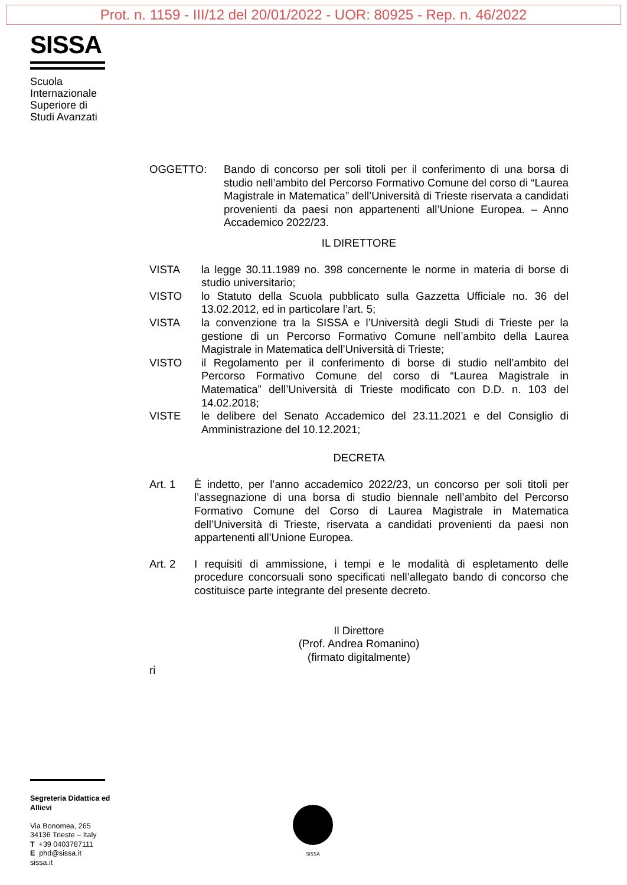Prot. n. 1159 - III/12 del 20/01/2022 - UOR: 80925 - Rep. n. 46/2022
SISSA
Scuola Internazionale Superiore di Studi Avanzati
OGGETTO: Bando di concorso per soli titoli per il conferimento di una borsa di studio nell’ambito del Percorso Formativo Comune del corso di “Laurea Magistrale in Matematica” dell’Università di Trieste riservata a candidati provenienti da paesi non appartenenti all’Unione Europea. – Anno Accademico 2022/23.
IL DIRETTORE
VISTA la legge 30.11.1989 no. 398 concernente le norme in materia di borse di studio universitario;
VISTO lo Statuto della Scuola pubblicato sulla Gazzetta Ufficiale no. 36 del 13.02.2012, ed in particolare l’art. 5;
VISTA la convenzione tra la SISSA e l’Università degli Studi di Trieste per la gestione di un Percorso Formativo Comune nell’ambito della Laurea Magistrale in Matematica dell’Università di Trieste;
VISTO il Regolamento per il conferimento di borse di studio nell’ambito del Percorso Formativo Comune del corso di “Laurea Magistrale in Matematica” dell’Università di Trieste modificato con D.D. n. 103 del 14.02.2018;
VISTE le delibere del Senato Accademico del 23.11.2021 e del Consiglio di Amministrazione del 10.12.2021;
DECRETA
Art. 1 È indetto, per l’anno accademico 2022/23, un concorso per soli titoli per l’assegnazione di una borsa di studio biennale nell’ambito del Percorso Formativo Comune del Corso di Laurea Magistrale in Matematica dell’Università di Trieste, riservata a candidati provenienti da paesi non appartenenti all’Unione Europea.
Art. 2 I requisiti di ammissione, i tempi e le modalità di espletamento delle procedure concorsuali sono specificati nell’allegato bando di concorso che costituisce parte integrante del presente decreto.
Il Direttore
(Prof. Andrea Romanino)
(firmato digitalmente)
ri
Segreteria Didattica ed Allievi
Via Bonomea, 265
34136 Trieste – Italy
T +39 0403787111
E phd@sissa.it
sissa.it
SISSA